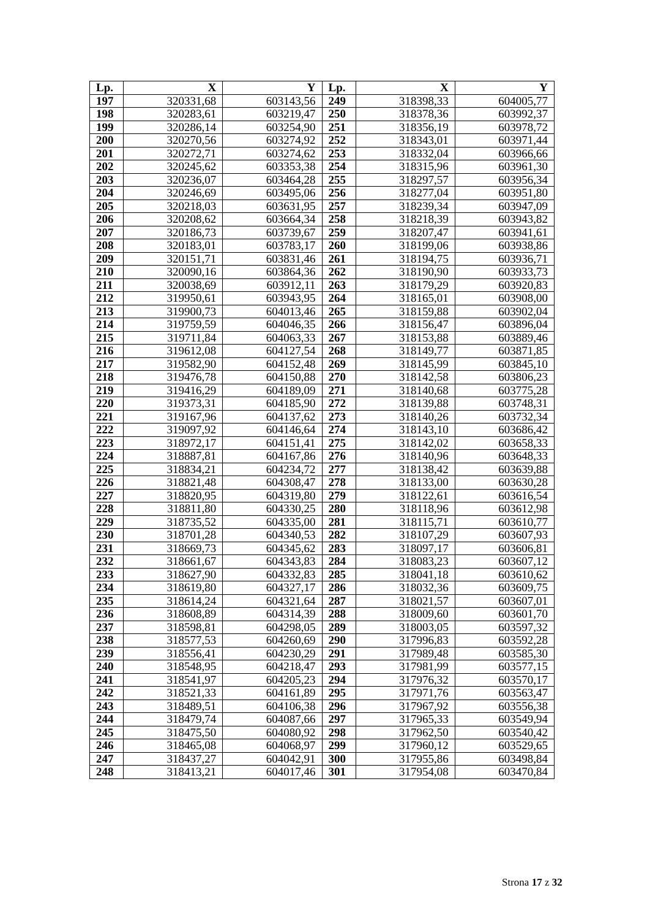| Lp. | X | Y | Lp. | X | Y |
| --- | --- | --- | --- | --- | --- |
| 197 | 320331,68 | 603143,56 | 249 | 318398,33 | 604005,77 |
| 198 | 320283,61 | 603219,47 | 250 | 318378,36 | 603992,37 |
| 199 | 320286,14 | 603254,90 | 251 | 318356,19 | 603978,72 |
| 200 | 320270,56 | 603274,92 | 252 | 318343,01 | 603971,44 |
| 201 | 320272,71 | 603274,62 | 253 | 318332,04 | 603966,66 |
| 202 | 320245,62 | 603353,38 | 254 | 318315,96 | 603961,30 |
| 203 | 320236,07 | 603464,28 | 255 | 318297,57 | 603956,34 |
| 204 | 320246,69 | 603495,06 | 256 | 318277,04 | 603951,80 |
| 205 | 320218,03 | 603631,95 | 257 | 318239,34 | 603947,09 |
| 206 | 320208,62 | 603664,34 | 258 | 318218,39 | 603943,82 |
| 207 | 320186,73 | 603739,67 | 259 | 318207,47 | 603941,61 |
| 208 | 320183,01 | 603783,17 | 260 | 318199,06 | 603938,86 |
| 209 | 320151,71 | 603831,46 | 261 | 318194,75 | 603936,71 |
| 210 | 320090,16 | 603864,36 | 262 | 318190,90 | 603933,73 |
| 211 | 320038,69 | 603912,11 | 263 | 318179,29 | 603920,83 |
| 212 | 319950,61 | 603943,95 | 264 | 318165,01 | 603908,00 |
| 213 | 319900,73 | 604013,46 | 265 | 318159,88 | 603902,04 |
| 214 | 319759,59 | 604046,35 | 266 | 318156,47 | 603896,04 |
| 215 | 319711,84 | 604063,33 | 267 | 318153,88 | 603889,46 |
| 216 | 319612,08 | 604127,54 | 268 | 318149,77 | 603871,85 |
| 217 | 319582,90 | 604152,48 | 269 | 318145,99 | 603845,10 |
| 218 | 319476,78 | 604150,88 | 270 | 318142,58 | 603806,23 |
| 219 | 319416,29 | 604189,09 | 271 | 318140,68 | 603775,28 |
| 220 | 319373,31 | 604185,90 | 272 | 318139,88 | 603748,31 |
| 221 | 319167,96 | 604137,62 | 273 | 318140,26 | 603732,34 |
| 222 | 319097,92 | 604146,64 | 274 | 318143,10 | 603686,42 |
| 223 | 318972,17 | 604151,41 | 275 | 318142,02 | 603658,33 |
| 224 | 318887,81 | 604167,86 | 276 | 318140,96 | 603648,33 |
| 225 | 318834,21 | 604234,72 | 277 | 318138,42 | 603639,88 |
| 226 | 318821,48 | 604308,47 | 278 | 318133,00 | 603630,28 |
| 227 | 318820,95 | 604319,80 | 279 | 318122,61 | 603616,54 |
| 228 | 318811,80 | 604330,25 | 280 | 318118,96 | 603612,98 |
| 229 | 318735,52 | 604335,00 | 281 | 318115,71 | 603610,77 |
| 230 | 318701,28 | 604340,53 | 282 | 318107,29 | 603607,93 |
| 231 | 318669,73 | 604345,62 | 283 | 318097,17 | 603606,81 |
| 232 | 318661,67 | 604343,83 | 284 | 318083,23 | 603607,12 |
| 233 | 318627,90 | 604332,83 | 285 | 318041,18 | 603610,62 |
| 234 | 318619,80 | 604327,17 | 286 | 318032,36 | 603609,75 |
| 235 | 318614,24 | 604321,64 | 287 | 318021,57 | 603607,01 |
| 236 | 318608,89 | 604314,39 | 288 | 318009,60 | 603601,70 |
| 237 | 318598,81 | 604298,05 | 289 | 318003,05 | 603597,32 |
| 238 | 318577,53 | 604260,69 | 290 | 317996,83 | 603592,28 |
| 239 | 318556,41 | 604230,29 | 291 | 317989,48 | 603585,30 |
| 240 | 318548,95 | 604218,47 | 293 | 317981,99 | 603577,15 |
| 241 | 318541,97 | 604205,23 | 294 | 317976,32 | 603570,17 |
| 242 | 318521,33 | 604161,89 | 295 | 317971,76 | 603563,47 |
| 243 | 318489,51 | 604106,38 | 296 | 317967,92 | 603556,38 |
| 244 | 318479,74 | 604087,66 | 297 | 317965,33 | 603549,94 |
| 245 | 318475,50 | 604080,92 | 298 | 317962,50 | 603540,42 |
| 246 | 318465,08 | 604068,97 | 299 | 317960,12 | 603529,65 |
| 247 | 318437,27 | 604042,91 | 300 | 317955,86 | 603498,84 |
| 248 | 318413,21 | 604017,46 | 301 | 317954,08 | 603470,84 |
Strona 17 z 32